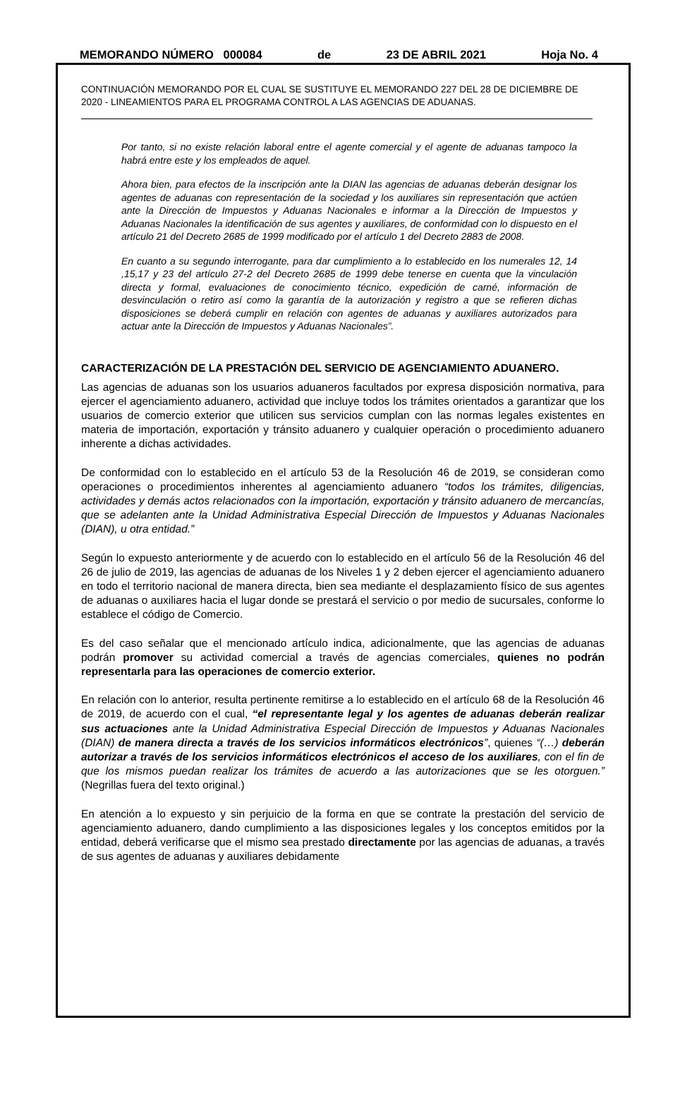MEMORANDO NÚMERO 000084 de 23 DE ABRIL 2021 Hoja No. 4
CONTINUACIÓN MEMORANDO POR EL CUAL SE SUSTITUYE EL MEMORANDO 227 DEL 28 DE DICIEMBRE DE 2020 - LINEAMIENTOS PARA EL PROGRAMA CONTROL A LAS AGENCIAS DE ADUANAS.
Por tanto, si no existe relación laboral entre el agente comercial y el agente de aduanas tampoco la habrá entre este y los empleados de aquel.
Ahora bien, para efectos de la inscripción ante la DIAN las agencias de aduanas deberán designar los agentes de aduanas con representación de la sociedad y los auxiliares sin representación que actúen ante la Dirección de Impuestos y Aduanas Nacionales e informar a la Dirección de Impuestos y Aduanas Nacionales la identificación de sus agentes y auxiliares, de conformidad con lo dispuesto en el artículo 21 del Decreto 2685 de 1999 modificado por el artículo 1 del Decreto 2883 de 2008.
En cuanto a su segundo interrogante, para dar cumplimiento a lo establecido en los numerales 12, 14 ,15,17 y 23 del artículo 27-2 del Decreto 2685 de 1999 debe tenerse en cuenta que la vinculación directa y formal, evaluaciones de conocimiento técnico, expedición de carné, información de desvinculación o retiro así como la garantía de la autorización y registro a que se refieren dichas disposiciones se deberá cumplir en relación con agentes de aduanas y auxiliares autorizados para actuar ante la Dirección de Impuestos y Aduanas Nacionales”.
CARACTERIZACIÓN DE LA PRESTACIÓN DEL SERVICIO DE AGENCIAMIENTO ADUANERO.
Las agencias de aduanas son los usuarios aduaneros facultados por expresa disposición normativa, para ejercer el agenciamiento aduanero, actividad que incluye todos los trámites orientados a garantizar que los usuarios de comercio exterior que utilicen sus servicios cumplan con las normas legales existentes en materia de importación, exportación y tránsito aduanero y cualquier operación o procedimiento aduanero inherente a dichas actividades.
De conformidad con lo establecido en el artículo 53 de la Resolución 46 de 2019, se consideran como operaciones o procedimientos inherentes al agenciamiento aduanero “todos los trámites, diligencias, actividades y demás actos relacionados con la importación, exportación y tránsito aduanero de mercancías, que se adelanten ante la Unidad Administrativa Especial Dirección de Impuestos y Aduanas Nacionales (DIAN), u otra entidad.”
Según lo expuesto anteriormente y de acuerdo con lo establecido en el artículo 56 de la Resolución 46 del 26 de julio de 2019, las agencias de aduanas de los Niveles 1 y 2 deben ejercer el agenciamiento aduanero en todo el territorio nacional de manera directa, bien sea mediante el desplazamiento físico de sus agentes de aduanas o auxiliares hacia el lugar donde se prestará el servicio o por medio de sucursales, conforme lo establece el código de Comercio.
Es del caso señalar que el mencionado artículo indica, adicionalmente, que las agencias de aduanas podrán promover su actividad comercial a través de agencias comerciales, quienes no podrán representarla para las operaciones de comercio exterior.
En relación con lo anterior, resulta pertinente remitirse a lo establecido en el artículo 68 de la Resolución 46 de 2019, de acuerdo con el cual, “el representante legal y los agentes de aduanas deberán realizar sus actuaciones ante la Unidad Administrativa Especial Dirección de Impuestos y Aduanas Nacionales (DIAN) de manera directa a través de los servicios informáticos electrónicos”, quienes “(…) deberán autorizar a través de los servicios informáticos electrónicos el acceso de los auxiliares, con el fin de que los mismos puedan realizar los trámites de acuerdo a las autorizaciones que se les otorguen.” (Negrillas fuera del texto original.)
En atención a lo expuesto y sin perjuicio de la forma en que se contrate la prestación del servicio de agenciamiento aduanero, dando cumplimiento a las disposiciones legales y los conceptos emitidos por la entidad, deberá verificarse que el mismo sea prestado directamente por las agencias de aduanas, a través de sus agentes de aduanas y auxiliares debidamente